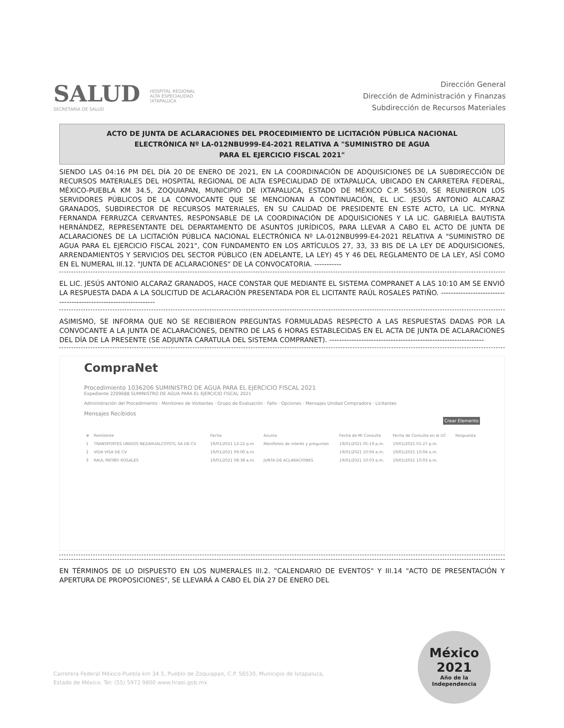SALUD
SECRETARÍA DE SALUD
HOSPITAL REGIONAL
ALTA ESPECIALIDAD
IXTAPALUCA
Dirección General
Dirección de Administración y Finanzas
Subdirección de Recursos Materiales
ACTO DE JUNTA DE ACLARACIONES DEL PROCEDIMIENTO DE LICITACIÓN PÚBLICA NACIONAL
ELECTRÓNICA Nº LA-012NBU999-E4-2021 RELATIVA A "SUMINISTRO DE AGUA
PARA EL EJERCICIO FISCAL 2021"
SIENDO LAS 04:16 PM DEL DÍA 20 DE ENERO DE 2021, EN LA COORDINACIÓN DE ADQUISICIONES DE LA SUBDIRECCIÓN DE RECURSOS MATERIALES DEL HOSPITAL REGIONAL DE ALTA ESPECIALIDAD DE IXTAPALUCA, UBICADO EN CARRETERA FEDERAL, MÉXICO-PUEBLA KM 34.5, ZOQUIAPAN, MUNICIPIO DE IXTAPALUCA, ESTADO DE MÉXICO C.P. 56530, SE REUNIERON LOS SERVIDORES PÚBLICOS DE LA CONVOCANTE QUE SE MENCIONAN A CONTINUACIÓN, EL LIC. JESÚS ANTONIO ALCARAZ GRANADOS, SUBDIRECTOR DE RECURSOS MATERIALES, EN SU CALIDAD DE PRESIDENTE EN ESTE ACTO, LA LIC. MYRNA FERNANDA FERRUZCA CERVANTES, RESPONSABLE DE LA COORDINACIÓN DE ADQUISICIONES Y LA LIC. GABRIELA BAUTISTA HERNÁNDEZ, REPRESENTANTE DEL DEPARTAMENTO DE ASUNTOS JURÍDICOS, PARA LLEVAR A CABO EL ACTO DE JUNTA DE ACLARACIONES DE LA LICITACIÓN PÚBLICA NACIONAL ELECTRÓNICA Nº LA-012NBU999-E4-2021 RELATIVA A "SUMINISTRO DE AGUA PARA EL EJERCICIO FISCAL 2021", CON FUNDAMENTO EN LOS ARTÍCULOS 27, 33, 33 BIS DE LA LEY DE ADQUISICIONES, ARRENDAMIENTOS Y SERVICIOS DEL SECTOR PÚBLICO (EN ADELANTE, LA LEY) 45 Y 46 DEL REGLAMENTO DE LA LEY, ASÍ COMO EN EL NUMERAL III.12. "JUNTA DE ACLARACIONES" DE LA CONVOCATORIA. -----------
EL LIC. JESÚS ANTONIO ALCARAZ GRANADOS, HACE CONSTAR QUE MEDIANTE EL SISTEMA COMPRANET A LAS 10:10 AM SE ENVIÓ LA RESPUESTA DADA A LA SOLICITUD DE ACLARACIÓN PRESENTADA POR EL LICITANTE RAÚL ROSALES PATIÑO. -----------------------------------------------------------------
ASIMISMO, SE INFORMA QUE NO SE RECIBIERON PREGUNTAS FORMULADAS RESPECTO A LAS RESPUESTAS DADAS POR LA CONVOCANTE A LA JUNTA DE ACLARACIONES, DENTRO DE LAS 6 HORAS ESTABLECIDAS EN EL ACTA DE JUNTA DE ACLARACIONES DEL DÍA DE LA PRESENTE (SE ADJUNTA CARATULA DEL SISTEMA COMPRANET). ---------------------------------------------------------------
CompraNet
Procedimiento 1036206 SUMINISTRO DE AGUA PARA EL EJERCICIO FISCAL 2021
Expediente 2209688 SUMINISTRO DE AGUA PARA EL EJERCICIO FISCAL 2021
Administración del Procedimiento · Monitoreo de Visitantes · Grupo de Evaluación · Fallo · Opciones · Mensajes Unidad Compradora · Licitantes
Mensajes Recibidos
Crear Elemento
| # | Remitente | Fecha | Asunto | Fecha de Mi Consulta | Fecha de Consulta en la UC | Respuesta |
| --- | --- | --- | --- | --- | --- | --- |
| 1 | TRANSPORTES UNIDOS NEZAHUALCOYOTL SA DE CV | 19/01/2021 12:22 p.m. | Manifiesto de interés y preguntas | 19/01/2021 05:19 p.m. | 19/01/2021 01:27 p.m. | |
| 2 | VIDA VISA DE CV | 19/01/2021 09:00 a.m. | | 19/01/2021 10:04 a.m. | 19/01/2021 10:04 a.m. | |
| 3 | RAUL PATIÑO ROSALES | 19/01/2021 08:38 a.m. | JUNTA DE ACLARACIONES | 19/01/2021 10:03 a.m. | 19/01/2021 10:03 a.m. | |
EN TÉRMINOS DE LO DISPUESTO EN LOS NUMERALES III.2. "CALENDARIO DE EVENTOS" Y III.14 "ACTO DE PRESENTACIÓN Y APERTURA DE PROPOSICIONES", SE LLEVARÁ A CABO EL DÍA 27 DE ENERO DEL
Carretera Federal México-Puebla km 34.5, Pueblo de Zoquiapan, C.P. 56530, Municipio de Ixtapaluca,
Estado de México. Tel: (55) 5972 9800 www.hraei.gob.mx
México
2021
Año de la Independencia